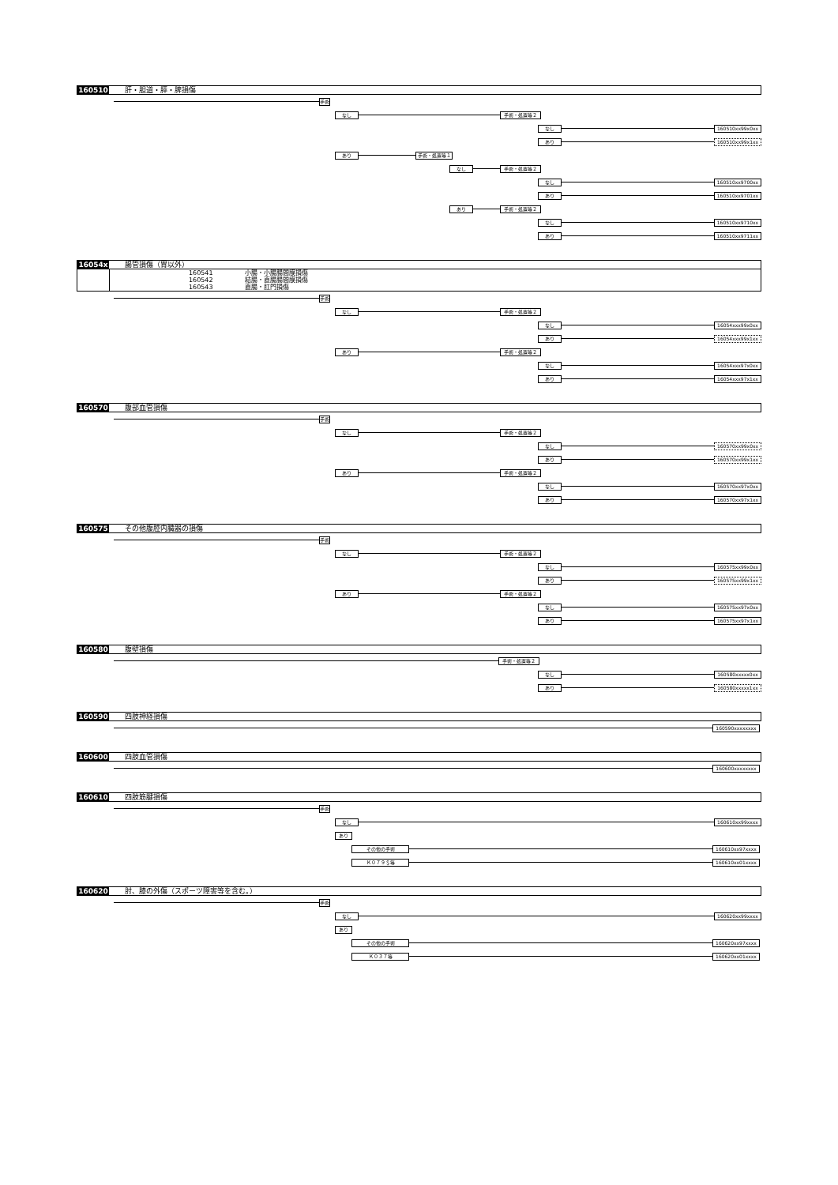160510 肝・胆道・膵・脾損傷
手術
なし 手術・処置等２
なし 160510xx99x0xx
あり 160510xx99x1xx
あり 手術・処置等１
なし 手術・処置等２
なし 160510xx9700xx
あり 160510xx9701xx
あり 手術・処置等２
なし 160510xx9710xx
あり 160510xx9711xx
16054x 腸管損傷（胃以外）
| 160541 | 小腸・小腸腸間膜損傷 |
| 160542 | 結腸・直腸腸間膜損傷 |
| 160543 | 直腸・肛門損傷 |
手術
なし 手術・処置等２
なし 16054xxx99x0xx
あり 16054xxx99x1xx
あり 手術・処置等２
なし 16054xxx97x0xx
あり 16054xxx97x1xx
160570 腹部血管損傷
手術
なし 手術・処置等２
なし 160570xx99x0xx
あり 160570xx99x1xx
あり 手術・処置等２
なし 160570xx97x0xx
あり 160570xx97x1xx
160575 その他腹腔内臓器の損傷
手術
なし 手術・処置等２
なし 160575xx99x0xx
あり 160575xx99x1xx
あり 手術・処置等２
なし 160575xx97x0xx
あり 160575xx97x1xx
160580 腹壁損傷
手術・処置等２
なし 160580xxxxx0xx
あり 160580xxxxx1xx
160590 四肢神経損傷
160590xxxxxxxx
160600 四肢血管損傷
160600xxxxxxxx
160610 四肢筋腱損傷
手術
なし 160610xx99xxxx
あり
その他の手術 160610xx97xxxx
Ｋ０７９＄等 160610xx01xxxx
160620 肘、膝の外傷（スポーツ障害等を含む。）
手術
なし 160620xx99xxxx
あり
その他の手術 160620xx97xxxx
Ｋ０３７等 160620xx01xxxx